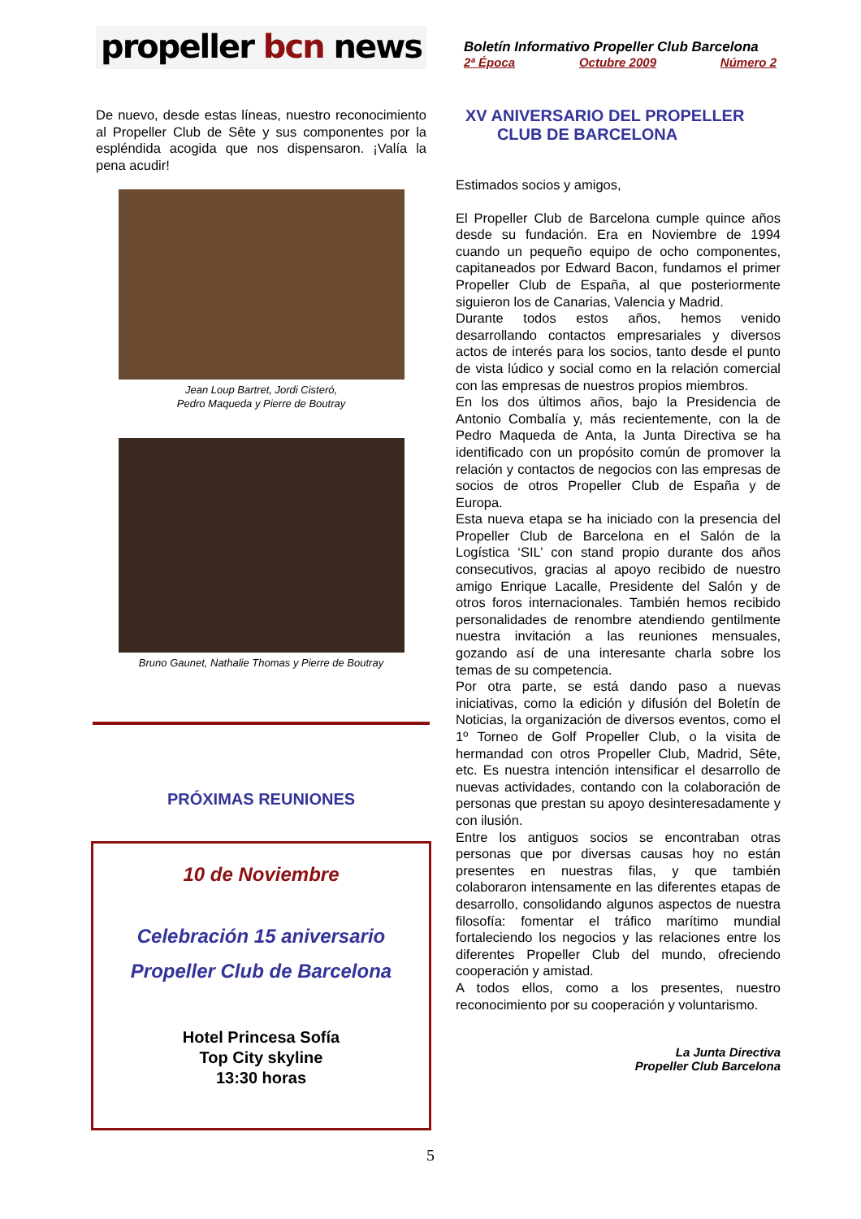propeller bcn news
Boletín Informativo Propeller Club Barcelona
2ª Época Octubre 2009 Número 2
De nuevo, desde estas líneas, nuestro reconocimiento al Propeller Club de Sête y sus componentes por la espléndida acogida que nos dispensaron. ¡Valía la pena acudir!
Jean Loup Bartret, Jordi Cisteró,
Pedro Maqueda y Pierre de Boutray
Bruno Gaunet, Nathalie Thomas y Pierre de Boutray
PRÓXIMAS REUNIONES
10 de Noviembre
Celebración 15 aniversario
Propeller Club de Barcelona
Hotel Princesa Sofía
Top City skyline
13:30 horas
XV ANIVERSARIO DEL PROPELLER
CLUB DE BARCELONA
Estimados socios y amigos,
El Propeller Club de Barcelona cumple quince años desde su fundación. Era en Noviembre de 1994 cuando un pequeño equipo de ocho componentes, capitaneados por Edward Bacon, fundamos el primer Propeller Club de España, al que posteriormente siguieron los de Canarias, Valencia y Madrid.
Durante todos estos años, hemos venido desarrollando contactos empresariales y diversos actos de interés para los socios, tanto desde el punto de vista lúdico y social como en la relación comercial con las empresas de nuestros propios miembros.
En los dos últimos años, bajo la Presidencia de Antonio Combalía y, más recientemente, con la de Pedro Maqueda de Anta, la Junta Directiva se ha identificado con un propósito común de promover la relación y contactos de negocios con las empresas de socios de otros Propeller Club de España y de Europa.
Esta nueva etapa se ha iniciado con la presencia del Propeller Club de Barcelona en el Salón de la Logística ‘SIL’ con stand propio durante dos años consecutivos, gracias al apoyo recibido de nuestro amigo Enrique Lacalle, Presidente del Salón y de otros foros internacionales. También hemos recibido personalidades de renombre atendiendo gentilmente nuestra invitación a las reuniones mensuales, gozando así de una interesante charla sobre los temas de su competencia.
Por otra parte, se está dando paso a nuevas iniciativas, como la edición y difusión del Boletín de Noticias, la organización de diversos eventos, como el 1º Torneo de Golf Propeller Club, o la visita de hermandad con otros Propeller Club, Madrid, Sête, etc. Es nuestra intención intensificar el desarrollo de nuevas actividades, contando con la colaboración de personas que prestan su apoyo desinteresadamente y con ilusión.
Entre los antiguos socios se encontraban otras personas que por diversas causas hoy no están presentes en nuestras filas, y que también colaboraron intensamente en las diferentes etapas de desarrollo, consolidando algunos aspectos de nuestra filosofía: fomentar el tráfico marítimo mundial fortaleciendo los negocios y las relaciones entre los diferentes Propeller Club del mundo, ofreciendo cooperación y amistad.
A todos ellos, como a los presentes, nuestro reconocimiento por su cooperación y voluntarismo.
La Junta Directiva
Propeller Club Barcelona
5